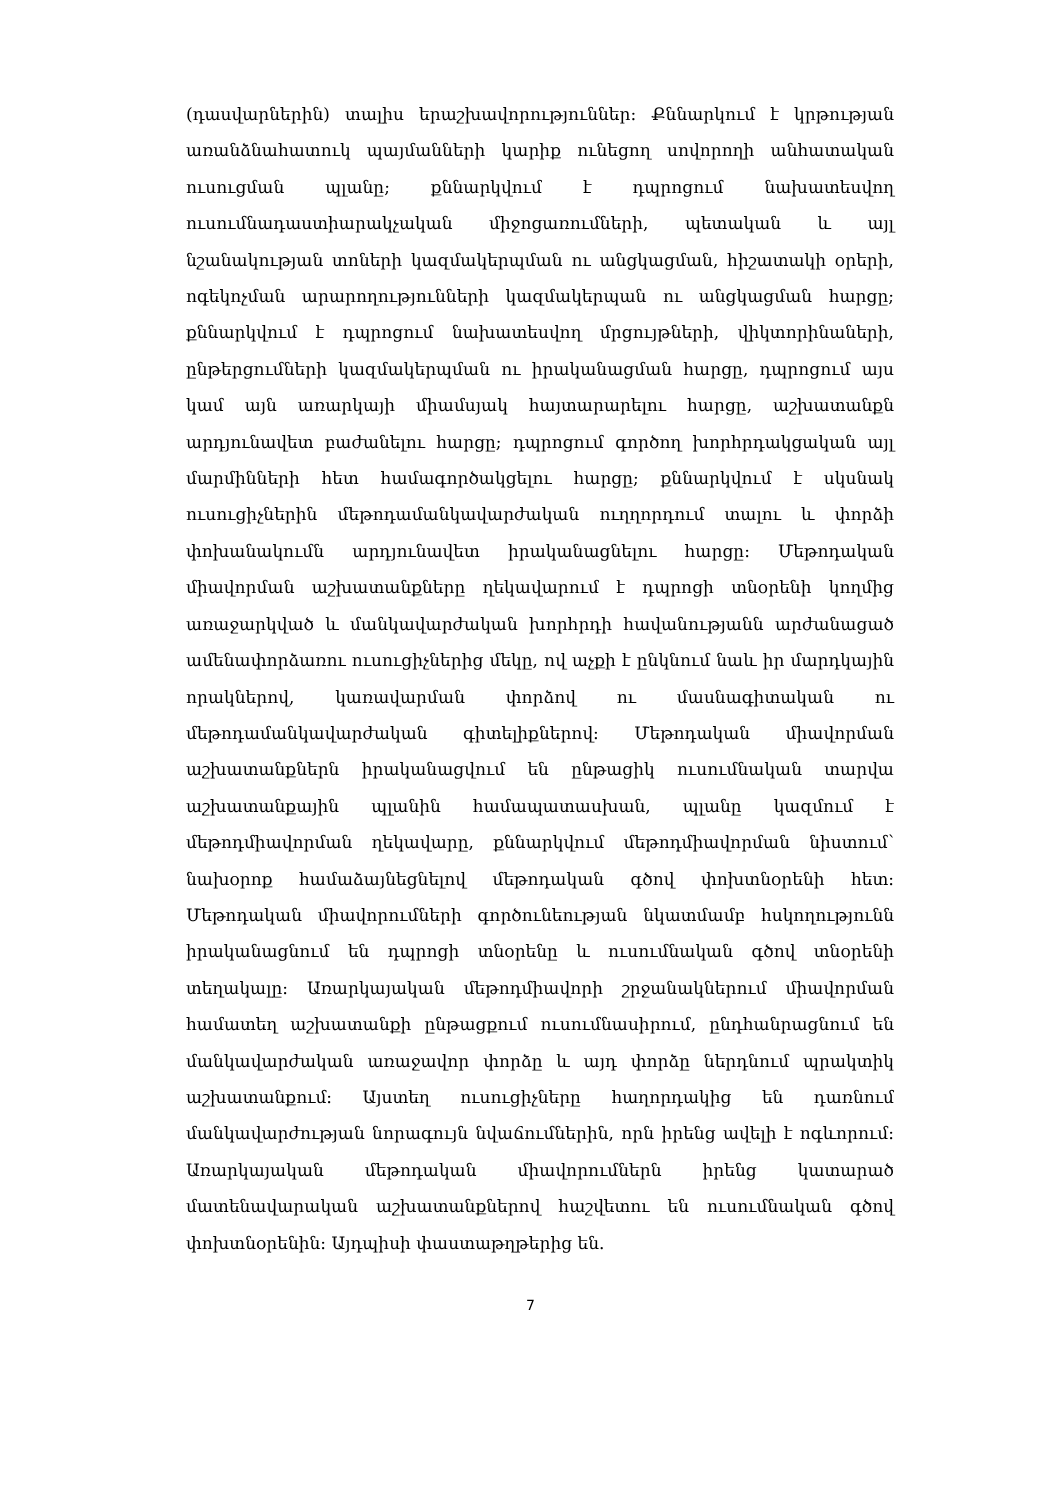(դասվարներին) տալիս երաշխավորություններ: Քննարկում է կրթության առանձնահատուկ պայմանների կարիք ունեցող սովորողի անհատական ուսուցման պլանը; քննարկվում է դպրոցում նախատեսվող ուսումնադաստիարակչական միջոցառումների, պետական և այլ նշանակության տոների կազմակերպման ու անցկացման, հիշատակի օրերի, ոգեկոչման արարողությունների կազմակերպան ու անցկացման հարցը; քննարկվում է դպրոցում նախատեսվող մրցույթների, վիկտորինաների, ընթերցումների կազմակերպման ու իրականացման հարցը, դպրոցում այս կամ այն առարկայի միամսյակ հայտարարելու հարցը, աշխատանքն արդյունավետ բաժանելու հարցը; դպրոցում գործող խորհրդակցական այլ մարմինների հետ համագործակցելու հարցը; քննարկվում է սկսնակ ուսուցիչներին մեթոդամանկավարժական ուղղորդում տալու և փորձի փոխանակումն արդյունավետ իրականացնելու հարցը: Մեթոդական միավորման աշխատանքները ղեկավարում է դպրոցի տնօրենի կողմից առաջարկված և մանկավարժական խորհրդի հավանությանն արժանացած ամենափորձառու ուսուցիչներից մեկը, ով աչքի է ընկնում նաև իր մարդկային որակներով, կառավարման փորձով ու մասնագիտական ու մեթոդամանկավարժական գիտելիքներով: Մեթոդական միավորման աշխատանքներն իրականացվում են ընթացիկ ուսումնական տարվա աշխատանքային պլանին համապատասխան, պլանը կազմում է մեթոդմիավորման ղեկավարը, քննարկվում մեթոդմիավորման նիստում՝ նախօրոք համաձայնեցնելով մեթոդական գծով փոխտնօրենի հետ: Մեթոդական միավորումների գործունեության նկատմամբ հսկողությունն իրականացնում են դպրոցի տնօրենը և ուսումնական գծով տնօրենի տեղակալը: Առարկայական մեթոդմիավորի շրջանակներում միավորման համատեղ աշխատանքի ընթացքում ուսումնասիրում, ընդհանրացնում են մանկավարժական առաջավոր փորձը և այդ փորձը ներդնում պրակտիկ աշխատանքում: Այստեղ ուսուցիչները հաղորդակից են դառնում մանկավարժության նորագույն նվաճումներին, որն իրենց ավելի է ոգևորում: Առարկայական մեթոդական միավորումներն իրենց կատարած մատենավարական աշխատանքներով հաշվետու են ուսումնական գծով փոխտնօրենին: Այդպիսի փաստաթղթերից են.
7